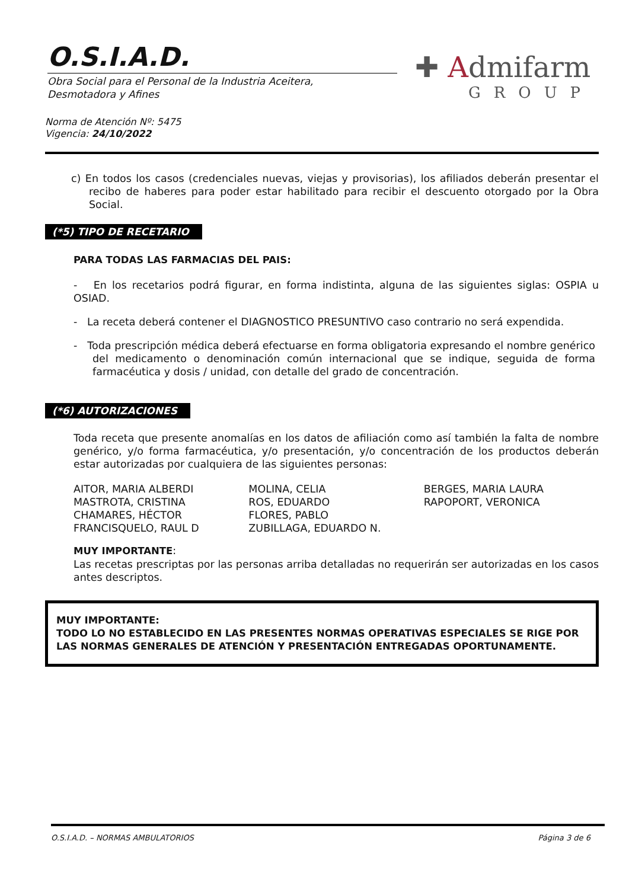O.S.I.A.D.
Obra Social para el Personal de la Industria Aceitera,
Desmotadora y Afines
✚ Admifarm
GROUP
Norma de Atención Nº: 5475
Vigencia: 24/10/2022
c) En todos los casos (credenciales nuevas, viejas y provisorias), los afiliados deberán presentar el recibo de haberes para poder estar habilitado para recibir el descuento otorgado por la Obra Social.
(*5) TIPO DE RECETARIO
PARA TODAS LAS FARMACIAS DEL PAIS:
- En los recetarios podrá figurar, en forma indistinta, alguna de las siguientes siglas: OSPIA u OSIAD.
- La receta deberá contener el DIAGNOSTICO PRESUNTIVO caso contrario no será expendida.
- Toda prescripción médica deberá efectuarse en forma obligatoria expresando el nombre genérico del medicamento o denominación común internacional que se indique, seguida de forma farmacéutica y dosis / unidad, con detalle del grado de concentración.
(*6) AUTORIZACIONES
Toda receta que presente anomalías en los datos de afiliación como así también la falta de nombre genérico, y/o forma farmacéutica, y/o presentación, y/o concentración de los productos deberán estar autorizadas por cualquiera de las siguientes personas:
AITOR, MARIA ALBERDI
MASTROTA, CRISTINA
CHAMARES, HÉCTOR
FRANCISQUELO, RAUL D
MOLINA, CELIA
ROS, EDUARDO
FLORES, PABLO
ZUBILLAGA, EDUARDO N.
BERGES, MARIA LAURA
RAPOPORT, VERONICA
MUY IMPORTANTE:
Las recetas prescriptas por las personas arriba detalladas no requerirán ser autorizadas en los casos antes descriptos.
MUY IMPORTANTE:
TODO LO NO ESTABLECIDO EN LAS PRESENTES NORMAS OPERATIVAS ESPECIALES SE RIGE POR LAS NORMAS GENERALES DE ATENCIÓN Y PRESENTACIÓN ENTREGADAS OPORTUNAMENTE.
O.S.I.A.D. – NORMAS AMBULATORIOS Página 3 de 6